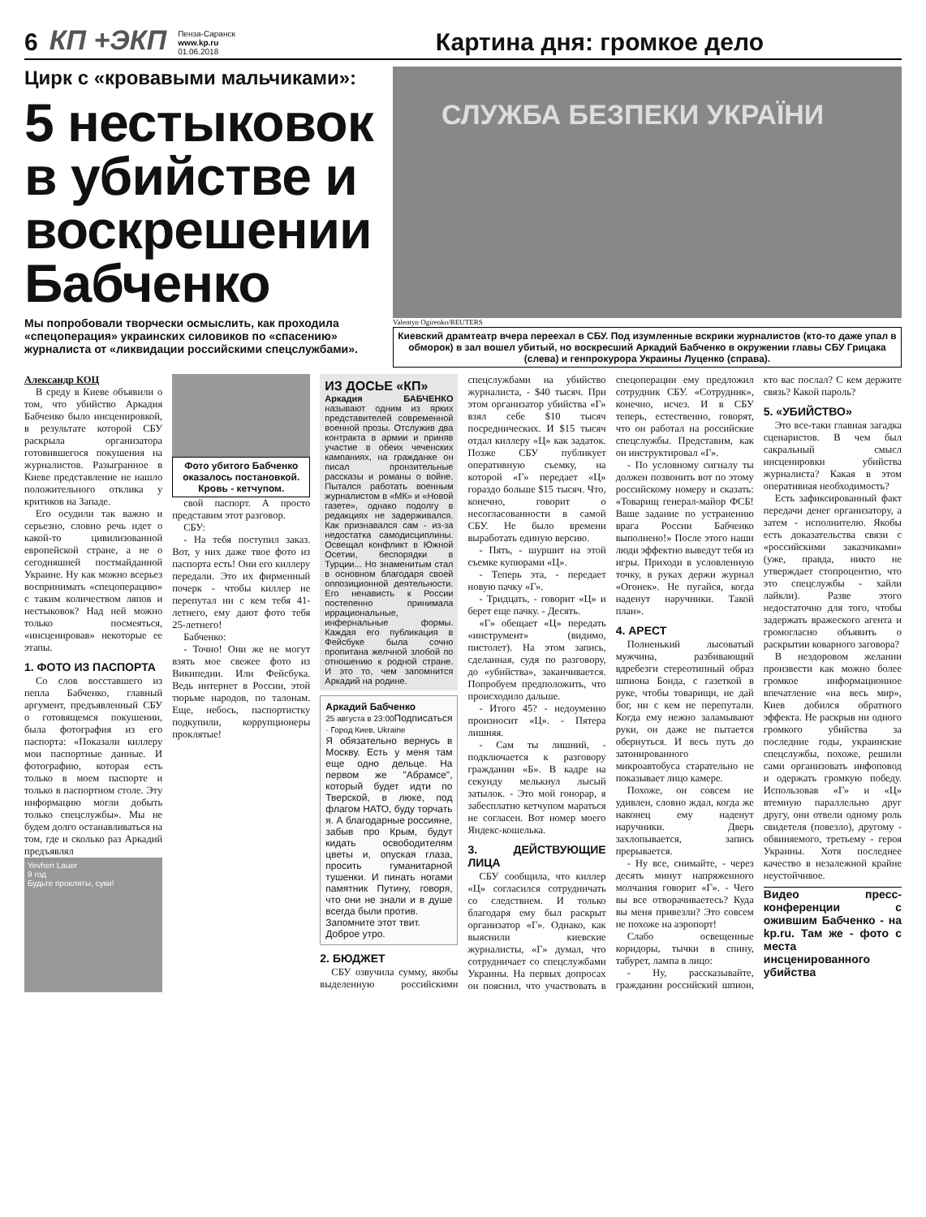6 КП +ЭКП Пенза-Саранск
www.kp.ru
01.06.2018 Картина дня: громкое дело
Цирк с «кровавыми мальчиками»:
5 нестыковок в убийстве и воскрешении Бабченко
Мы попробовали творчески осмыслить, как проходила «спецоперация» украинских силовиков по «спасению» журналиста от «ликвидации российскими спецслужбами».
СЛУЖБА БЕЗПЕКИ УКРАЇНИ
Valentyn Ogirenko/REUTERS
Киевский драмтеатр вчера переехал в СБУ. Под изумленные вскрики журналистов (кто-то даже упал в обморок) в зал вошел убитый, но воскресший Аркадий Бабченко в окружении главы СБУ Грицака (слева) и генпрокурора Украины Луценко (справа).
Александр КОЦ
В среду в Киеве объявили о том, что убийство Аркадия Бабченко было инсценировкой, в результате которой СБУ раскрыла организатора готовившегося покушения на журналистов. Разыгранное в Киеве представление не нашло положительного отклика у критиков на Западе.
Его осудили так важно и серьезно, словно речь идет о какой-то цивилизованной европейской стране, а не о сегодняшней постмайданной Украине. Ну как можно всерьез воспринимать «спецоперацию» с таким количеством ляпов и нестыковок? Над ней можно только посмеяться, «инсценировав» некоторые ее этапы.
1. ФОТО ИЗ ПАСПОРТА
Со слов восставшего из пепла Бабченко, главный аргумент, предъявленный СБУ о готовящемся покушении, была фотография из его паспорта: «Показали киллеру мои паспортные данные. И фотографию, которая есть только в моем паспорте и только в паспортном столе. Эту информацию могли добыть только спецслужбы». Мы не будем долго останавливаться на том, где и сколько раз Аркадий предъявлял
Yevhen Lauer
9 год
Будьте прокляты, суки!
Фото убитого Бабченко оказалось постановкой. Кровь - кетчупом.
свой паспорт. А просто представим этот разговор.
СБУ:
- На тебя поступил заказ. Вот, у них даже твое фото из паспорта есть! Они его киллеру передали. Это их фирменный почерк - чтобы киллер не перепутал ни с кем тебя 41-летнего, ему дают фото тебя 25-летнего!
Бабченко:
- Точно! Они же не могут взять мое свежее фото из Википедии. Или Фейсбука. Ведь интернет в России, этой тюрьме народов, по талонам. Еще, небось, паспортистку подкупили, коррупционеры проклятые!
ИЗ ДОСЬЕ «КП»
Аркадия БАБЧЕНКО называют одним из ярких представителей современной военной прозы. Отслужив два контракта в армии и приняв участие в обеих чеченских кампаниях, на гражданке он писал пронзительные рассказы и романы о войне. Пытался работать военным журналистом в «МК» и «Новой газете», однако подолгу в редакциях не задерживался. Как признавался сам - из-за недостатка самодисциплины. Освещал конфликт в Южной Осетии, беспорядки в Турции... Но знаменитым стал в основном благодаря своей оппозиционной деятельности. Его ненависть к России постепенно принимала иррациональные, инфернальные формы. Каждая его публикация в Фейсбуке была сочно пропитана желчной злобой по отношению к родной стране. И это то, чем запомнится Аркадий на родине.
Аркадий Бабченко Подписаться
25 августа в 23:00 · Город Киев, Ukraine
Я обязательно вернусь в Москву. Есть у меня там еще одно дельце. На первом же "Абрамсе", который будет идти по Тверской, в люке, под флагом НАТО, буду торчать я. А благодарные россияне, забыв про Крым, будут кидать освободителям цветы и, опуская глаза, просить гуманитарной тушенки. И пинать ногами памятник Путину, говоря, что они не знали и в душе всегда были против.
Запомните этот твит.
Доброе утро.
2. БЮДЖЕТ
СБУ озвучила сумму, якобы выделенную российскими спецслужбами на убийство журналиста, - $40 тысяч. При этом организатор убийства «Г» взял себе $10 тысяч посреднических. И $15 тысяч отдал киллеру «Ц» как задаток. Позже СБУ публикует оперативную съемку, на которой «Г» передает «Ц» гораздо больше $15 тысяч. Что, конечно, говорит о несогласованности в самой СБУ. Не было времени выработать единую версию.
- Пять, - шуршит на этой съемке купюрами «Ц».
- Теперь эта, - передает новую пачку «Г».
- Тридцать, - говорит «Ц» и берет еще пачку. - Десять.
«Г» обещает «Ц» передать «инструмент» (видимо, пистолет). На этом запись, сделанная, судя по разговору, до «убийства», заканчивается. Попробуем предположить, что происходило дальше.
- Итого 45? - недоуменно произносит «Ц». - Пятера лишняя.
- Сам ты лишний, - подключается к разговору гражданин «Б». В кадре на секунду мелькнул лысый затылок. - Это мой гонорар, я забесплатно кетчупом мараться не согласен. Вот номер моего Яндекс-кошелька.
3. ДЕЙСТВУЮЩИЕ ЛИЦА
СБУ сообщила, что киллер «Ц» согласился сотрудничать со следствием. И только благодаря ему был раскрыт организатор «Г». Однако, как выяснили киевские журналисты, «Г» думал, что сотрудничает со спецслужбами Украины. На первых допросах он пояснил, что участвовать в спецоперации ему предложил сотрудник СБУ. «Сотрудник», конечно, исчез. И в СБУ теперь, естественно, говорят, что он работал на российские спецслужбы. Представим, как он инструктировал «Г».
- По условному сигналу ты должен позвонить вот по этому российскому номеру и сказать: «Товарищ генерал-майор ФСБ! Ваше задание по устранению врага России Бабченко выполнено!» После этого наши люди эффектно выведут тебя из игры. Приходи в условленную точку, в руках держи журнал «Огонек». Не пугайся, когда наденут наручники. Такой план».
4. АРЕСТ
Полненький лысоватый мужчина, разбивающий вдребезги стереотипный образ шпиона Бонда, с газеткой в руке, чтобы товарищи, не дай бог, ни с кем не перепутали. Когда ему нежно заламывают руки, он даже не пытается обернуться. И весь путь до затонированного микроавтобуса старательно не показывает лицо камере.
Похоже, он совсем не удивлен, словно ждал, когда же наконец ему наденут наручники. Дверь захлопывается, запись прерывается.
- Ну все, снимайте, - через десять минут напряженного молчания говорит «Г». - Чего вы все отворачиваетесь? Куда вы меня привезли? Это совсем не похоже на аэропорт!
Слабо освещенные коридоры, тычки в спину, табурет, лампа в лицо:
- Ну, рассказывайте, гражданин российский шпион, кто вас послал? С кем держите связь? Какой пароль?
5. «УБИЙСТВО»
Это все-таки главная загадка сценаристов. В чем был сакральный смысл инсценировки убийства журналиста? Какая в этом оперативная необходимость?
Есть зафиксированный факт передачи денег организатору, а затем - исполнителю. Якобы есть доказательства связи с «российскими заказчиками» (уже, правда, никто не утверждает стопроцентно, что это спецслужбы - хайли лайкли). Разве этого недостаточно для того, чтобы задержать вражеского агента и громогласно объявить о раскрытии коварного заговора?
В нездоровом желании произвести как можно более громкое информационное впечатление «на весь мир», Киев добился обратного эффекта. Не раскрыв ни одного громкого убийства за последние годы, украинские спецслужбы, похоже, решили сами организовать инфоповод и одержать громкую победу. Использовав «Г» и «Ц» втемную параллельно друг другу, они отвели одному роль свидетеля (повезло), другому - обвиняемого, третьему - героя Украины. Хотя последнее качество в незалежной крайне неустойчивое.
Видео пресс-конференции с ожившим Бабченко - на kp.ru. Там же - фото с места инсценированного убийства